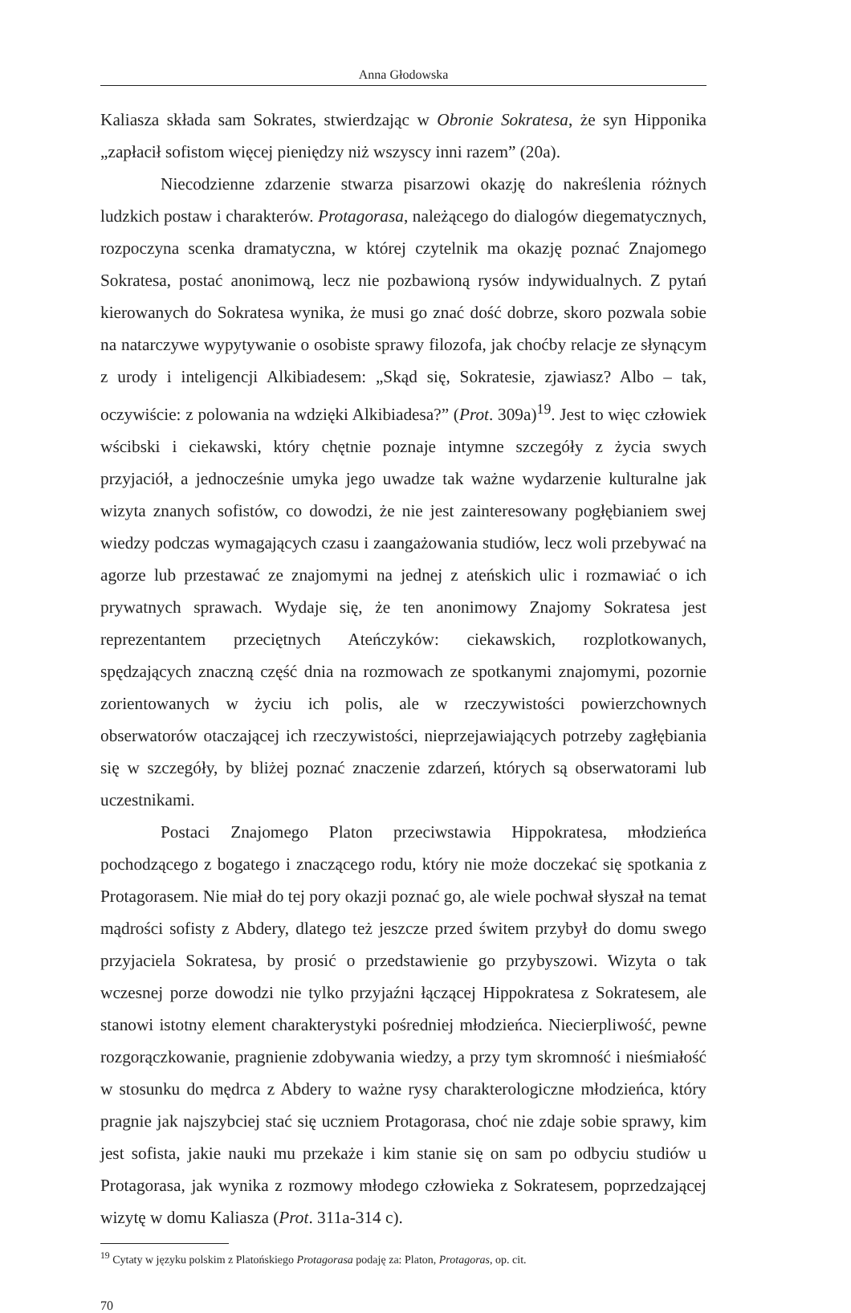Anna Głodowska
Kaliasza składa sam Sokrates, stwierdzając w Obronie Sokratesa, że syn Hippo­nika „zapłacił sofistom więcej pieniędzy niż wszyscy inni razem” (20a).
Niecodzienne zdarzenie stwarza pisarzowi okazję do nakreślenia różnych ludzkich postaw i charakterów. Protagorasa, należącego do dialogów diegema­tycznych, rozpoczyna scenka dramatyczna, w której czytelnik ma okazję poznać Znajomego Sokratesa, postać anonimową, lecz nie pozbawioną rysów indywidu­alnych. Z pytań kierowanych do Sokratesa wynika, że musi go znać dość dobrze, skoro pozwala sobie na natarczywe wypytywanie o osobiste sprawy filozofa, jak choćby relacje ze słynącym z urody i inteligencji Alkibiadesem: „Skąd się, Sokra­tesie, zjawiasz? Albo – tak, oczywiście: z polowania na wdzięki Alkibiadesa?” (Prot. 309a)<sup>19</sup>. Jest to więc człowiek wścibski i ciekawski, który chętnie poznaje intymne szczegóły z życia swych przyjaciół, a jednocześnie umyka jego uwa­dze tak ważne wydarzenie kulturalne jak wizyta znanych sofistów, co dowodzi, że nie jest zainteresowany pogłębianiem swej wiedzy podczas wymagających czasu i zaangażowania studiów, lecz woli przebywać na agorze lub przestawać ze znajomymi na jednej z ateńskich ulic i rozmawiać o ich prywatnych sprawach. Wydaje się, że ten anonimowy Znajomy Sokratesa jest reprezentantem przecięt­nych Ateńczyków: ciekawskich, rozplotkowanych, spędzających znaczną część dnia na rozmowach ze spotkanymi znajomymi, pozornie zorientowanych w życiu ich polis, ale w rzeczywistości powierzchownych obserwatorów otaczającej ich rzeczywistości, nieprzejawiających potrzeby zagłębiania się w szczegóły, by bliżej poznać znaczenie zdarzeń, których są obserwatorami lub uczestnikami.
Postaci Znajomego Platon przeciwstawia Hippokratesa, młodzieńca pochodzącego z bogatego i znaczącego rodu, który nie może doczekać się spo­tkania z Protagorasem. Nie miał do tej pory okazji poznać go, ale wiele pochwał słyszał na temat mądrości sofisty z Abdery, dlatego też jeszcze przed świtem przybył do domu swego przyjaciela Sokratesa, by prosić o przedstawienie go przybyszowi. Wizyta o tak wczesnej porze dowodzi nie tylko przyjaźni łączącej Hippokratesa z Sokratesem, ale stanowi istotny element charakterystyki pośredniej młodzieńca. Niecierpliwość, pewne rozgorączkowanie, pragnienie zdobywania wiedzy, a przy tym skromność i nieśmiałość w stosunku do mędrca z Abdery to ważne rysy charakterologiczne młodzieńca, który pragnie jak najszybciej stać się uczniem Protagorasa, choć nie zdaje sobie sprawy, kim jest sofista, jakie nauki mu przekaże i kim stanie się on sam po odbyciu studiów u Protagorasa, jak wynika z rozmowy młodego człowieka z Sokratesem, poprzedzającej wizytę w domu Kaliasza (Prot. 311a-314 c).
<sup>19</sup> Cytaty w języku polskim z Platońskiego Protagorasa podaję za: Platon, Protagoras, op. cit.
70